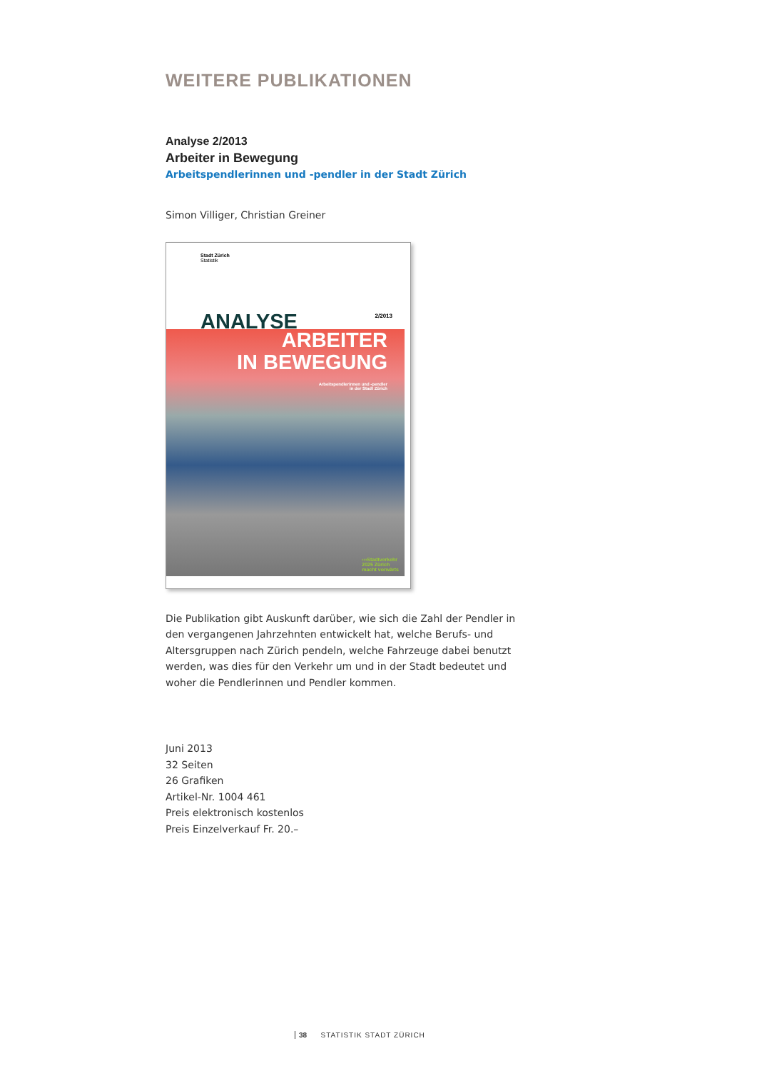WEITERE PUBLIKATIONEN
Analyse 2/2013
Arbeiter in Bewegung
Arbeitspendlerinnen und -pendler in der Stadt Zürich
Simon Villiger, Christian Greiner
Stadt Zürich
Statistik
2/2013 ANALYSE
ARBEITER
IN BEWEGUNG
Arbeitspendlerinnen und -pendler
in der Stadt Zürich
›››Stadtverkehr
2025 Zürich
macht vorwärts
Die Publikation gibt Auskunft darüber, wie sich die Zahl der Pendler in den vergangenen Jahrzehnten entwickelt hat, welche Berufs- und Altersgruppen nach Zürich pendeln, welche Fahrzeuge dabei benutzt werden, was dies für den Verkehr um und in der Stadt bedeutet und woher die Pendlerinnen und Pendler kommen.
Juni 2013
32 Seiten
26 Grafiken
Artikel-Nr. 1004 461
Preis elektronisch kostenlos
Preis Einzelverkauf Fr. 20.–
38 STATISTIK STADT ZÜRICH